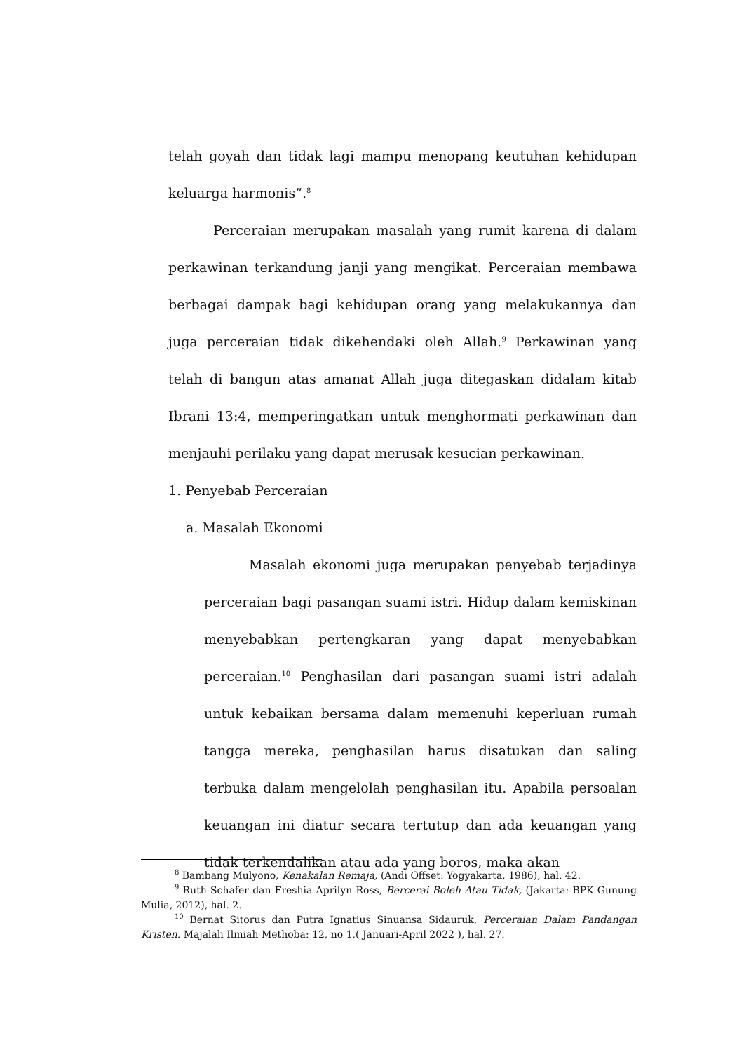telah goyah dan tidak lagi mampu menopang keutuhan kehidupan keluarga harmonis”.<sup>8</sup>
Perceraian merupakan masalah yang rumit karena di dalam perkawinan terkandung janji yang mengikat. Perceraian membawa berbagai dampak bagi kehidupan orang yang melakukannya dan juga perceraian tidak dikehendaki oleh Allah.<sup>9</sup> Perkawinan yang telah di bangun atas amanat Allah juga ditegaskan didalam kitab Ibrani 13:4, memperingatkan untuk menghormati perkawinan dan menjauhi perilaku yang dapat merusak kesucian perkawinan.
1. Penyebab Perceraian
a. Masalah Ekonomi
Masalah ekonomi juga merupakan penyebab terjadinya perceraian bagi pasangan suami istri. Hidup dalam kemiskinan menyebabkan pertengkaran yang dapat menyebabkan perceraian.<sup>10</sup> Penghasilan dari pasangan suami istri adalah untuk kebaikan bersama dalam memenuhi keperluan rumah tangga mereka, penghasilan harus disatukan dan saling terbuka dalam mengelolah penghasilan itu. Apabila persoalan keuangan ini diatur secara tertutup dan ada keuangan yang tidak terkendalikan atau ada yang boros, maka akan
<sup>8</sup> Bambang Mulyono, Kenakalan Remaja, (Andi Offset: Yogyakarta, 1986), hal. 42.
<sup>9</sup> Ruth Schafer dan Freshia Aprilyn Ross, Bercerai Boleh Atau Tidak, (Jakarta: BPK Gunung Mulia, 2012), hal. 2.
<sup>10</sup> Bernat Sitorus dan Putra Ignatius Sinuansa Sidauruk, Perceraian Dalam Pandangan Kristen. Majalah Ilmiah Methoba: 12, no 1,( Januari-April 2022 ), hal. 27.